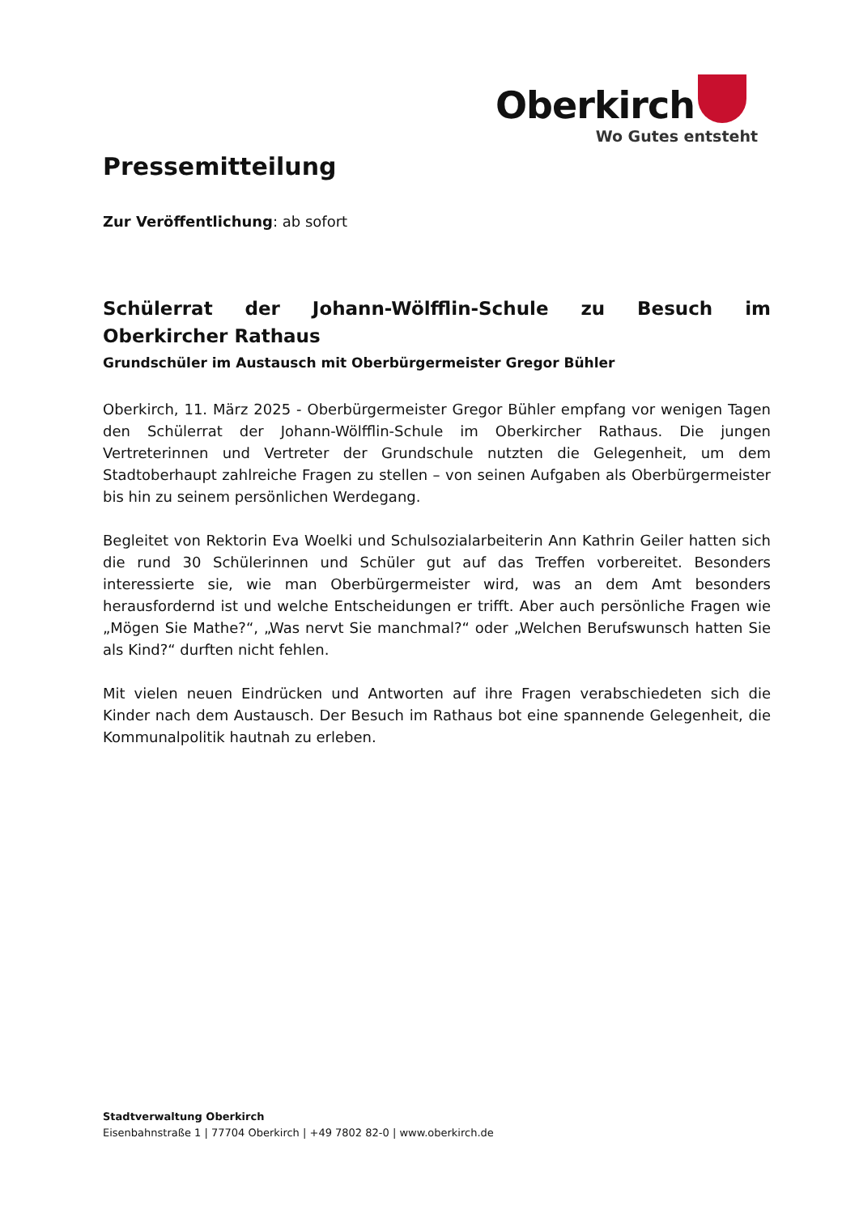Oberkirch
Wo Gutes entsteht
Pressemitteilung
Zur Veröffentlichung: ab sofort
Schülerrat der Johann-Wölfflin-Schule zu Besuch im Oberkircher Rathaus
Grundschüler im Austausch mit Oberbürgermeister Gregor Bühler
Oberkirch, 11. März 2025 - Oberbürgermeister Gregor Bühler empfang vor wenigen Tagen den Schülerrat der Johann-Wölfflin-Schule im Oberkircher Rathaus. Die jungen Vertreterinnen und Vertreter der Grundschule nutzten die Gelegenheit, um dem Stadtoberhaupt zahlreiche Fragen zu stellen – von seinen Aufgaben als Oberbürgermeister bis hin zu seinem persönlichen Werdegang.
Begleitet von Rektorin Eva Woelki und Schulsozialarbeiterin Ann Kathrin Geiler hatten sich die rund 30 Schülerinnen und Schüler gut auf das Treffen vorbereitet. Besonders interessierte sie, wie man Oberbürgermeister wird, was an dem Amt besonders herausfordernd ist und welche Entscheidungen er trifft. Aber auch persönliche Fragen wie „Mögen Sie Mathe?“, „Was nervt Sie manchmal?“ oder „Welchen Berufswunsch hatten Sie als Kind?“ durften nicht fehlen.
Mit vielen neuen Eindrücken und Antworten auf ihre Fragen verabschiedeten sich die Kinder nach dem Austausch. Der Besuch im Rathaus bot eine spannende Gelegenheit, die Kommunalpolitik hautnah zu erleben.
Stadtverwaltung Oberkirch
Eisenbahnstraße 1 | 77704 Oberkirch | +49 7802 82-0 | www.oberkirch.de